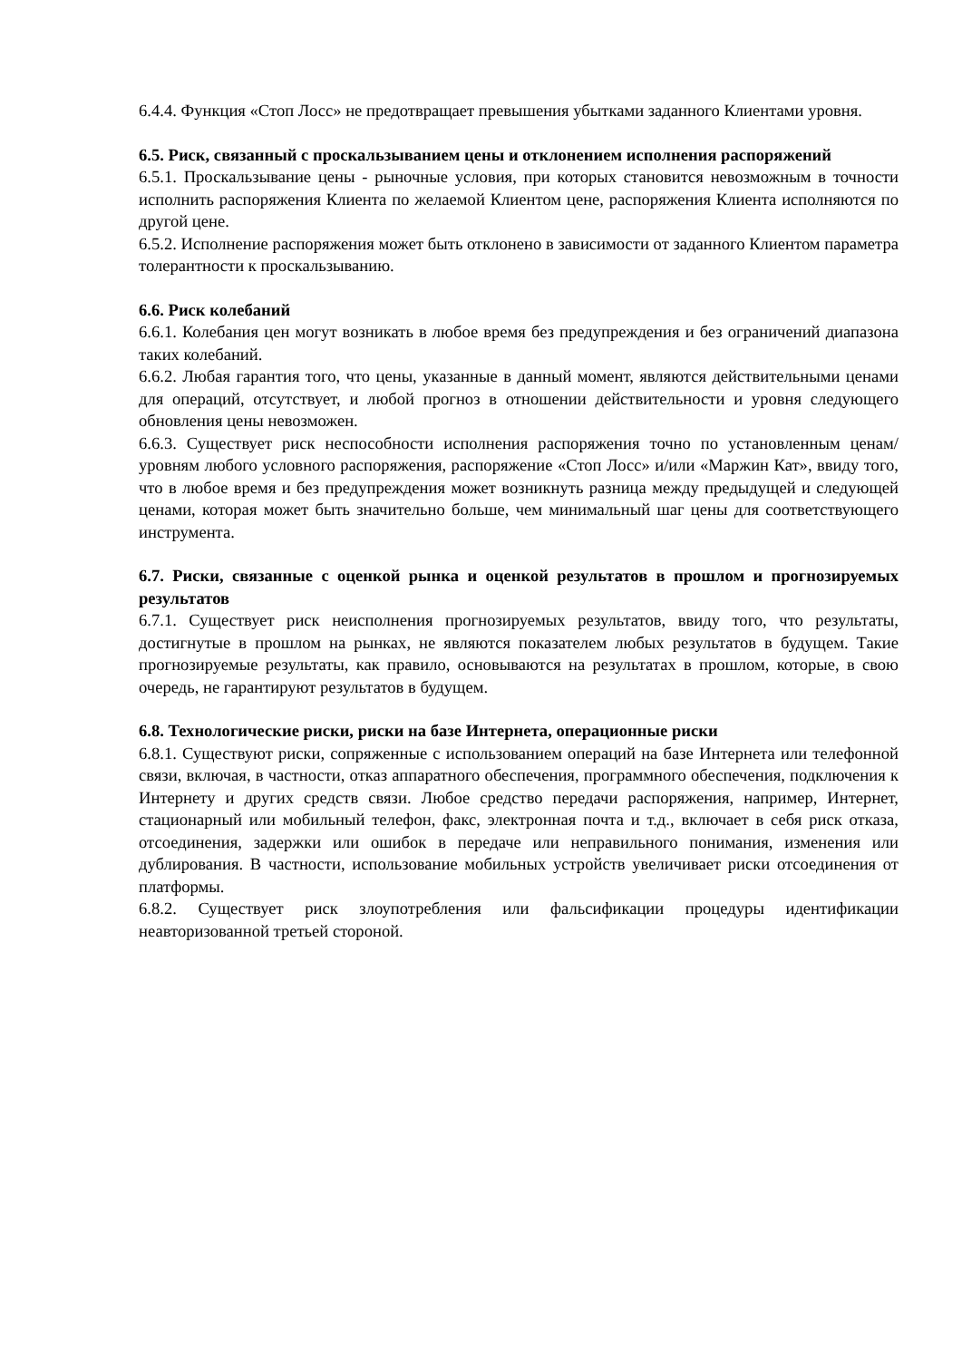6.4.4. Функция «Стоп Лосс» не предотвращает превышения убытками заданного Клиентами уровня.
6.5. Риск, связанный с проскальзыванием цены и отклонением исполнения распоряжений
6.5.1. Проскальзывание цены - рыночные условия, при которых становится невозможным в точности исполнить распоряжения Клиента по желаемой Клиентом цене, распоряжения Клиента исполняются по другой цене.
6.5.2. Исполнение распоряжения может быть отклонено в зависимости от заданного Клиентом параметра толерантности к проскальзыванию.
6.6. Риск колебаний
6.6.1. Колебания цен могут возникать в любое время без предупреждения и без ограничений диапазона таких колебаний.
6.6.2. Любая гарантия того, что цены, указанные в данный момент, являются действительными ценами для операций, отсутствует, и любой прогноз в отношении действительности и уровня следующего обновления цены невозможен.
6.6.3. Существует риск неспособности исполнения распоряжения точно по установленным ценам/уровням любого условного распоряжения, распоряжение «Стоп Лосс» и/или «Маржин Кат», ввиду того, что в любое время и без предупреждения может возникнуть разница между предыдущей и следующей ценами, которая может быть значительно больше, чем минимальный шаг цены для соответствующего инструмента.
6.7. Риски, связанные с оценкой рынка и оценкой результатов в прошлом и прогнозируемых результатов
6.7.1. Существует риск неисполнения прогнозируемых результатов, ввиду того, что результаты, достигнутые в прошлом на рынках, не являются показателем любых результатов в будущем. Такие прогнозируемые результаты, как правило, основываются на результатах в прошлом, которые, в свою очередь, не гарантируют результатов в будущем.
6.8. Технологические риски, риски на базе Интернета, операционные риски
6.8.1. Существуют риски, сопряженные с использованием операций на базе Интернета или телефонной связи, включая, в частности, отказ аппаратного обеспечения, программного обеспечения, подключения к Интернету и других средств связи. Любое средство передачи распоряжения, например, Интернет, стационарный или мобильный телефон, факс, электронная почта и т.д., включает в себя риск отказа, отсоединения, задержки или ошибок в передаче или неправильного понимания, изменения или дублирования. В частности, использование мобильных устройств увеличивает риски отсоединения от платформы.
6.8.2. Существует риск злоупотребления или фальсификации процедуры идентификации неавторизованной третьей стороной.